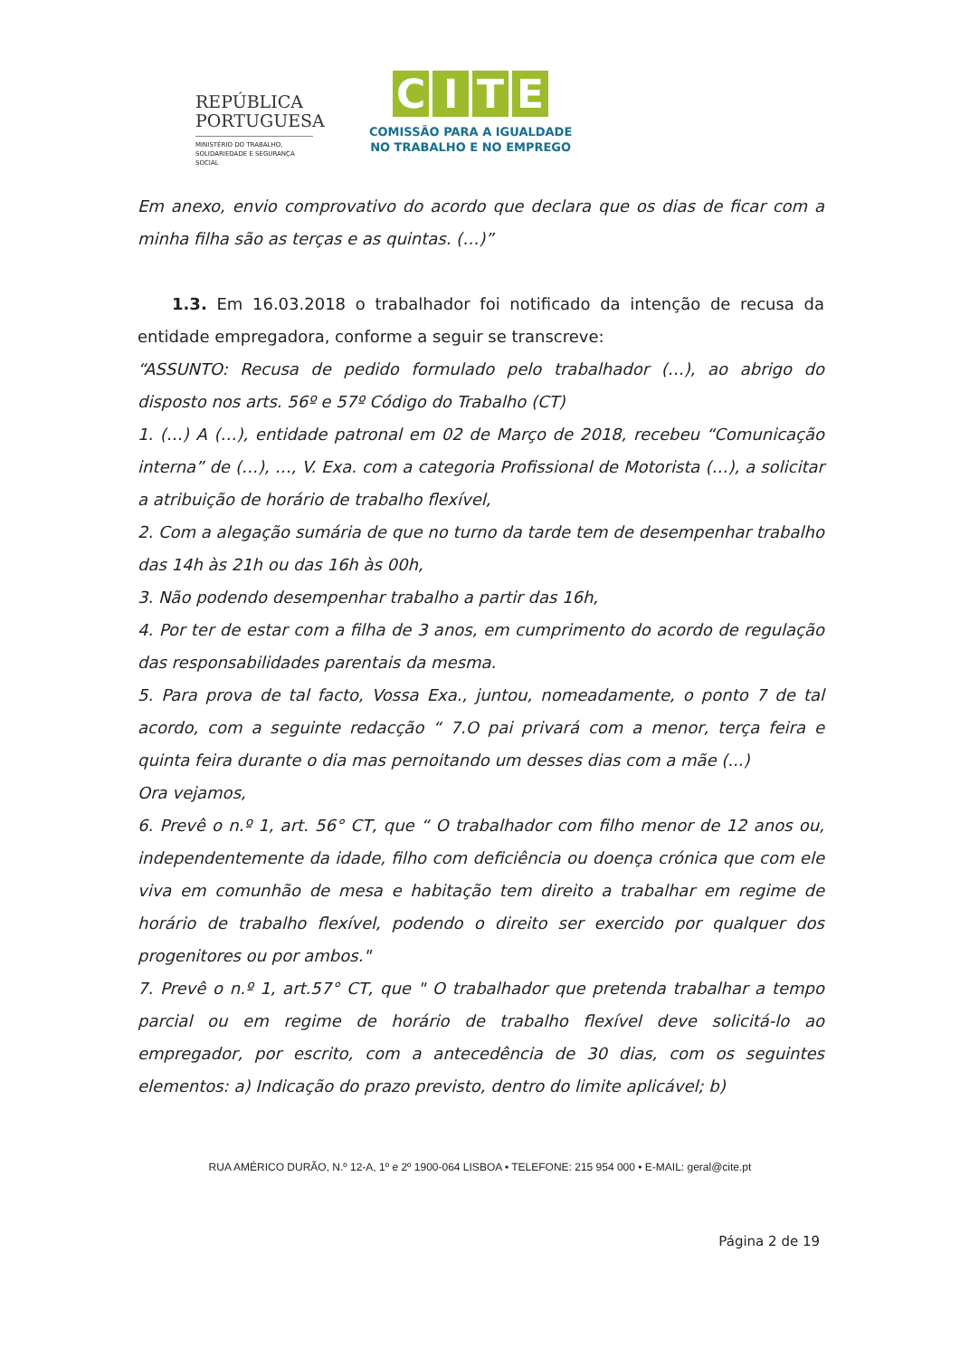REPÚBLICA
PORTUGUESA
MINISTÉRIO DO TRABALHO,
SOLIDARIEDADE E SEGURANÇA
SOCIAL
CITE
COMISSÃO PARA A IGUALDADE
NO TRABALHO E NO EMPREGO
Em anexo, envio comprovativo do acordo que declara que os dias de ficar com a minha filha são as terças e as quintas. (…)”
1.3. Em 16.03.2018 o trabalhador foi notificado da intenção de recusa da entidade empregadora, conforme a seguir se transcreve:
“ASSUNTO: Recusa de pedido formulado pelo trabalhador (…), ao abrigo do disposto nos arts. 56º e 57º Código do Trabalho (CT)
1. (…) A (…), entidade patronal em 02 de Março de 2018, recebeu “Comunicação interna” de (…), …, V. Exa. com a categoria Profissional de Motorista (…), a solicitar a atribuição de horário de trabalho flexível,
2. Com a alegação sumária de que no turno da tarde tem de desempenhar trabalho das 14h às 21h ou das 16h às 00h,
3. Não podendo desempenhar trabalho a partir das 16h,
4. Por ter de estar com a filha de 3 anos, em cumprimento do acordo de regulação das responsabilidades parentais da mesma.
5. Para prova de tal facto, Vossa Exa., juntou, nomeadamente, o ponto 7 de tal acordo, com a seguinte redacção “ 7.O pai privará com a menor, terça feira e quinta feira durante o dia mas pernoitando um desses dias com a mãe (...)
Ora vejamos,
6. Prevê o n.º 1, art. 56° CT, que “ O trabalhador com filho menor de 12 anos ou, independentemente da idade, filho com deficiência ou doença crónica que com ele viva em comunhão de mesa e habitação tem direito a trabalhar em regime de horário de trabalho flexível, podendo o direito ser exercido por qualquer dos progenitores ou por ambos."
7. Prevê o n.º 1, art.57° CT, que " O trabalhador que pretenda trabalhar a tempo parcial ou em regime de horário de trabalho flexível deve solicitá-lo ao empregador, por escrito, com a antecedência de 30 dias, com os seguintes elementos: a) Indicação do prazo previsto, dentro do limite aplicável; b)
RUA AMÉRICO DURÃO, N.º 12-A, 1º e 2º 1900-064 LISBOA • TELEFONE: 215 954 000 • E-MAIL: geral@cite.pt
Página 2 de 19